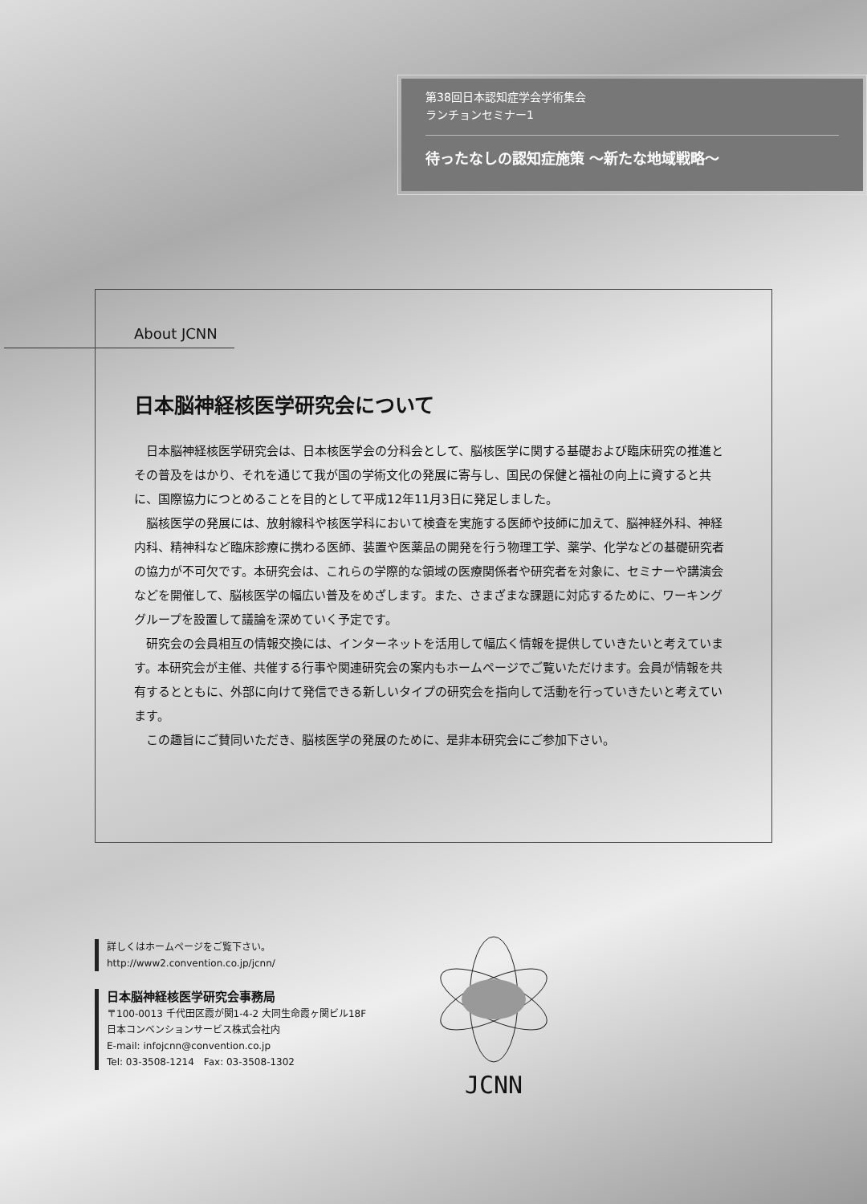第38回日本認知症学会学術集会
ランチョンセミナー1
待ったなしの認知症施策 ～新たな地域戦略～
About JCNN
日本脳神経核医学研究会について
日本脳神経核医学研究会は、日本核医学会の分科会として、脳核医学に関する基礎および臨床研究の推進とその普及をはかり、それを通じて我が国の学術文化の発展に寄与し、国民の保健と福祉の向上に資すると共に、国際協力につとめることを目的として平成12年11月3日に発足しました。
脳核医学の発展には、放射線科や核医学科において検査を実施する医師や技師に加えて、脳神経外科、神経内科、精神科など臨床診療に携わる医師、装置や医薬品の開発を行う物理工学、薬学、化学などの基礎研究者の協力が不可欠です。本研究会は、これらの学際的な領域の医療関係者や研究者を対象に、セミナーや講演会などを開催して、脳核医学の幅広い普及をめざします。また、さまざまな課題に対応するために、ワーキンググループを設置して議論を深めていく予定です。
研究会の会員相互の情報交換には、インターネットを活用して幅広く情報を提供していきたいと考えています。本研究会が主催、共催する行事や関連研究会の案内もホームページでご覧いただけます。会員が情報を共有するとともに、外部に向けて発信できる新しいタイプの研究会を指向して活動を行っていきたいと考えています。
この趣旨にご賛同いただき、脳核医学の発展のために、是非本研究会にご参加下さい。
詳しくはホームページをご覧下さい。
http://www2.convention.co.jp/jcnn/
日本脳神経核医学研究会事務局
〒100-0013 千代田区霞が関1-4-2 大同生命霞ヶ関ビル18F
日本コンベンションサービス株式会社内
E-mail: infojcnn@convention.co.jp
Tel: 03-3508-1214　Fax: 03-3508-1302
JCNN